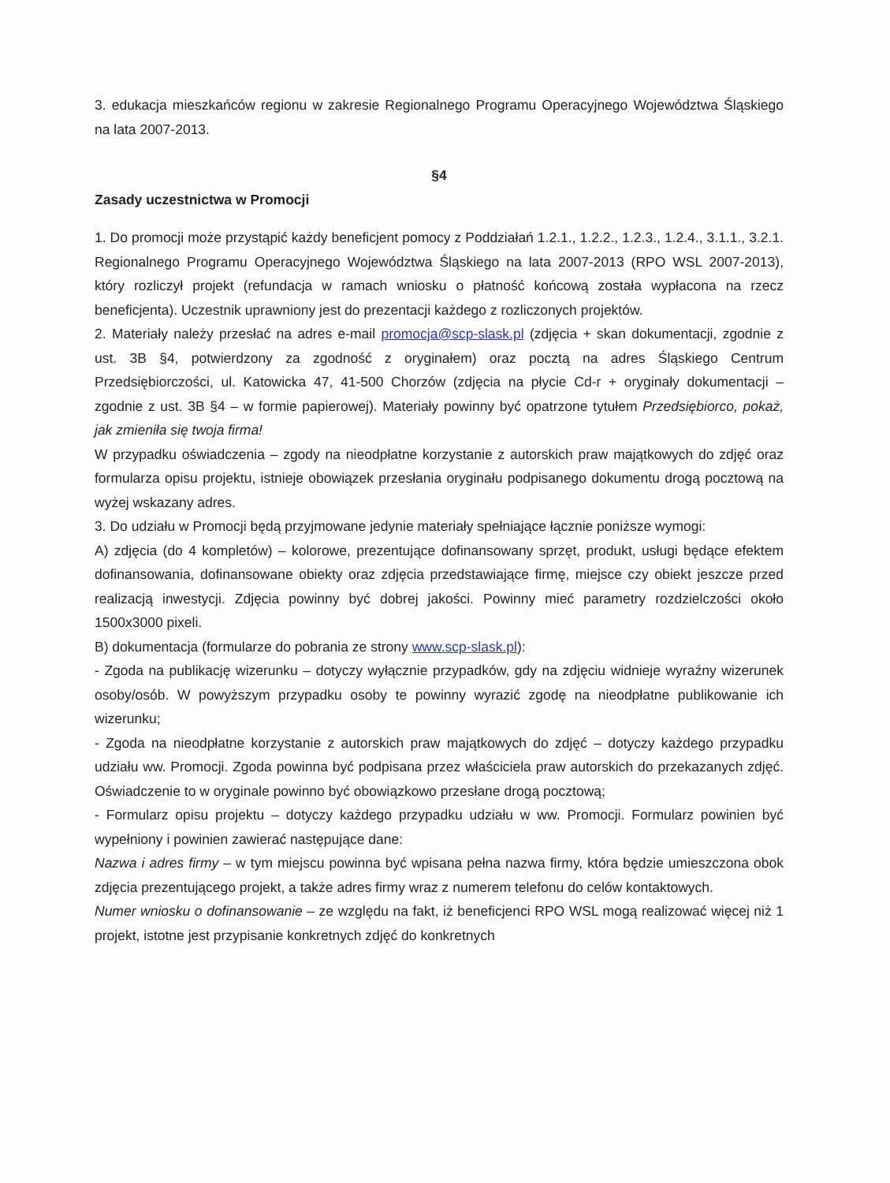3. edukacja mieszkańców regionu w zakresie Regionalnego Programu Operacyjnego Województwa Śląskiego na lata 2007-2013.
§4
Zasady uczestnictwa w Promocji
1. Do promocji może przystąpić każdy beneficjent pomocy z Poddziałań 1.2.1., 1.2.2., 1.2.3., 1.2.4., 3.1.1., 3.2.1. Regionalnego Programu Operacyjnego Województwa Śląskiego na lata 2007-2013 (RPO WSL 2007-2013), który rozliczył projekt (refundacja w ramach wniosku o płatność końcową została wypłacona na rzecz beneficjenta). Uczestnik uprawniony jest do prezentacji każdego z rozliczonych projektów.
2. Materiały należy przesłać na adres e-mail promocja@scp-slask.pl (zdjęcia + skan dokumentacji, zgodnie z ust. 3B §4, potwierdzony za zgodność z oryginałem) oraz pocztą na adres Śląskiego Centrum Przedsiębiorczości, ul. Katowicka 47, 41-500 Chorzów (zdjęcia na płycie Cd-r + oryginały dokumentacji – zgodnie z ust. 3B §4 – w formie papierowej). Materiały powinny być opatrzone tytułem Przedsiębiorco, pokaż, jak zmieniła się twoja firma!
W przypadku oświadczenia – zgody na nieodpłatne korzystanie z autorskich praw majątkowych do zdjęć oraz formularza opisu projektu, istnieje obowiązek przesłania oryginału podpisanego dokumentu drogą pocztową na wyżej wskazany adres.
3. Do udziału w Promocji będą przyjmowane jedynie materiały spełniające łącznie poniższe wymogi:
A) zdjęcia (do 4 kompletów) – kolorowe, prezentujące dofinansowany sprzęt, produkt, usługi będące efektem dofinansowania, dofinansowane obiekty oraz zdjęcia przedstawiające firmę, miejsce czy obiekt jeszcze przed realizacją inwestycji. Zdjęcia powinny być dobrej jakości. Powinny mieć parametry rozdzielczości około 1500x3000 pixeli.
B) dokumentacja (formularze do pobrania ze strony www.scp-slask.pl):
- Zgoda na publikację wizerunku – dotyczy wyłącznie przypadków, gdy na zdjęciu widnieje wyraźny wizerunek osoby/osób. W powyższym przypadku osoby te powinny wyrazić zgodę na nieodpłatne publikowanie ich wizerunku;
- Zgoda na nieodpłatne korzystanie z autorskich praw majątkowych do zdjęć – dotyczy każdego przypadku udziału ww. Promocji. Zgoda powinna być podpisana przez właściciela praw autorskich do przekazanych zdjęć. Oświadczenie to w oryginale powinno być obowiązkowo przesłane drogą pocztową;
- Formularz opisu projektu – dotyczy każdego przypadku udziału w ww. Promocji. Formularz powinien być wypełniony i powinien zawierać następujące dane:
Nazwa i adres firmy – w tym miejscu powinna być wpisana pełna nazwa firmy, która będzie umieszczona obok zdjęcia prezentującego projekt, a także adres firmy wraz z numerem telefonu do celów kontaktowych.
Numer wniosku o dofinansowanie – ze względu na fakt, iż beneficjenci RPO WSL mogą realizować więcej niż 1 projekt, istotne jest przypisanie konkretnych zdjęć do konkretnych